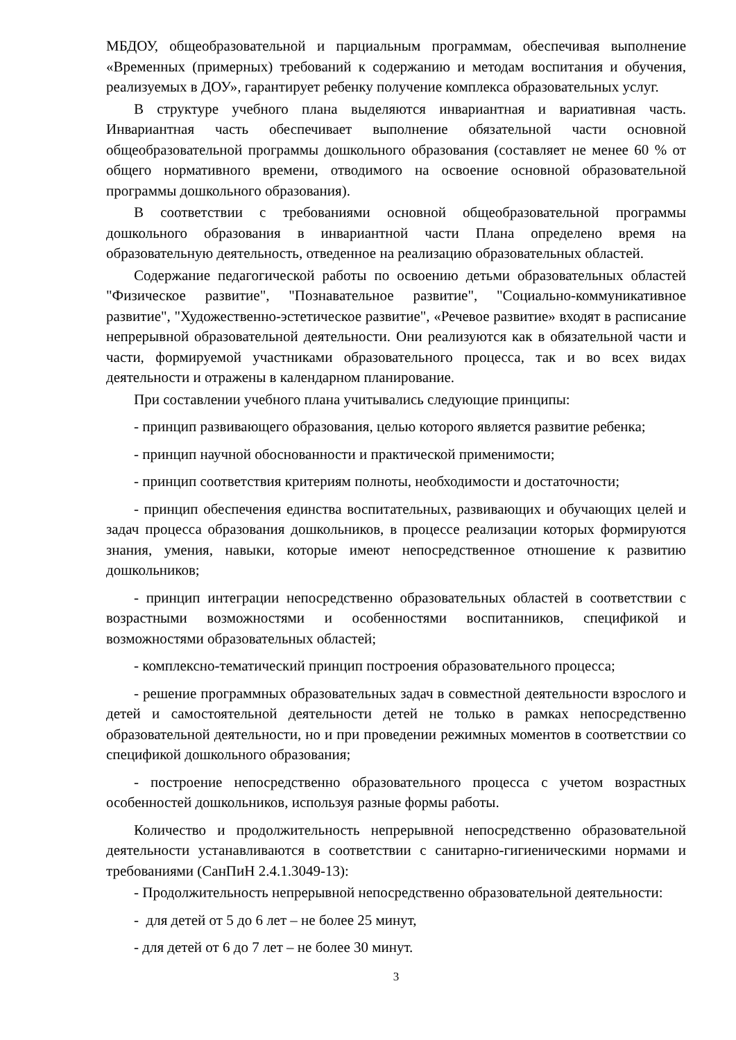МБДОУ, общеобразовательной и парциальным программам, обеспечивая выполнение «Временных (примерных) требований к содержанию и методам воспитания и обучения, реализуемых в ДОУ», гарантирует ребенку получение комплекса образовательных услуг.
В структуре учебного плана выделяются инвариантная и вариативная часть. Инвариантная часть обеспечивает выполнение обязательной части основной общеобразовательной программы дошкольного образования (составляет не менее 60 % от общего нормативного времени, отводимого на освоение основной образовательной программы дошкольного образования).
В соответствии с требованиями основной общеобразовательной программы дошкольного образования в инвариантной части Плана определено время на образовательную деятельность, отведенное на реализацию образовательных областей.
Содержание педагогической работы по освоению детьми образовательных областей "Физическое развитие", "Познавательное развитие", "Социально-коммуникативное развитие", "Художественно-эстетическое развитие", «Речевое развитие» входят в расписание непрерывной образовательной деятельности. Они реализуются как в обязательной части и части, формируемой участниками образовательного процесса, так и во всех видах деятельности и отражены в календарном планирование.
При составлении учебного плана учитывались следующие принципы:
- принцип развивающего образования, целью которого является развитие ребенка;
- принцип научной обоснованности и практической применимости;
- принцип соответствия критериям полноты, необходимости и достаточности;
- принцип обеспечения единства воспитательных, развивающих и обучающих целей и задач процесса образования дошкольников, в процессе реализации которых формируются знания, умения, навыки, которые имеют непосредственное отношение к развитию дошкольников;
- принцип интеграции непосредственно образовательных областей в соответствии с возрастными возможностями и особенностями воспитанников, спецификой и возможностями образовательных областей;
- комплексно-тематический принцип построения образовательного процесса;
- решение программных образовательных задач в совместной деятельности взрослого и детей и самостоятельной деятельности детей не только в рамках непосредственно образовательной деятельности, но и при проведении режимных моментов в соответствии со спецификой дошкольного образования;
- построение непосредственно образовательного процесса с учетом возрастных особенностей дошкольников, используя разные формы работы.
Количество и продолжительность непрерывной непосредственно образовательной деятельности устанавливаются в соответствии с санитарно-гигиеническими нормами и требованиями (СанПиН 2.4.1.3049-13):
- Продолжительность непрерывной непосредственно образовательной деятельности:
- для детей от 5 до 6 лет – не более 25 минут,
- для детей от 6 до 7 лет – не более 30 минут.
3